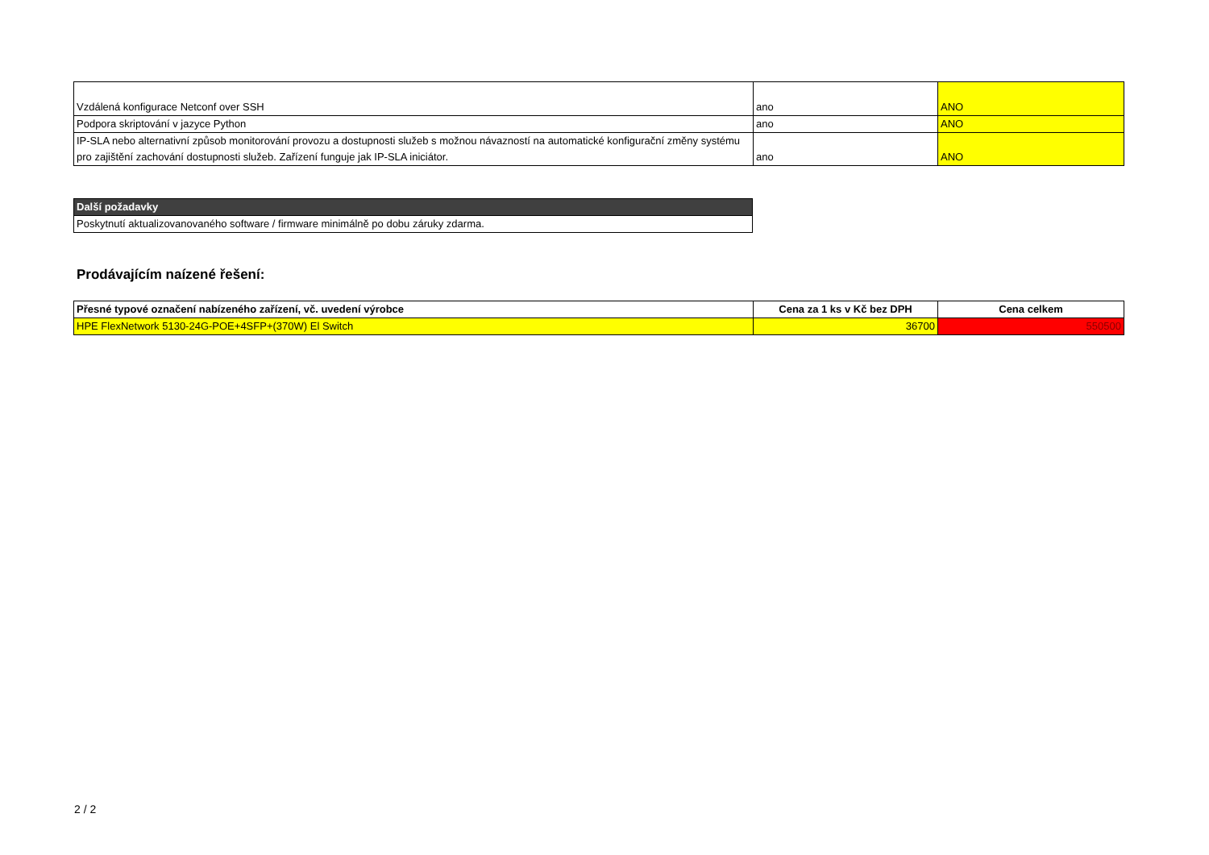| Vzdálená konfigurace Netconf over SSH | ano | ANO |
| Podpora skriptování v jazyce Python | ano | ANO |
| IP-SLA nebo alternativní způsob monitorování provozu a dostupnosti služeb s možnou návazností na automatické konfigurační změny systému pro zajištění zachování dostupnosti služeb. Zařízení funguje jak IP-SLA iniciátor. | ano | ANO |
| Další požadavky |
| --- |
| Poskytnutí aktualizovanovaného software / firmware minimálně po dobu záruky zdarma. |
Prodávajícím naízené řešení:
| Přesné typové označení nabízeného zařízení, vč. uvedení výrobce | Cena za 1 ks v Kč bez DPH | Cena celkem |
| --- | --- | --- |
| HPE FlexNetwork 5130-24G-POE+4SFP+(370W) El Switch | 36700 | 550500 |
2 / 2